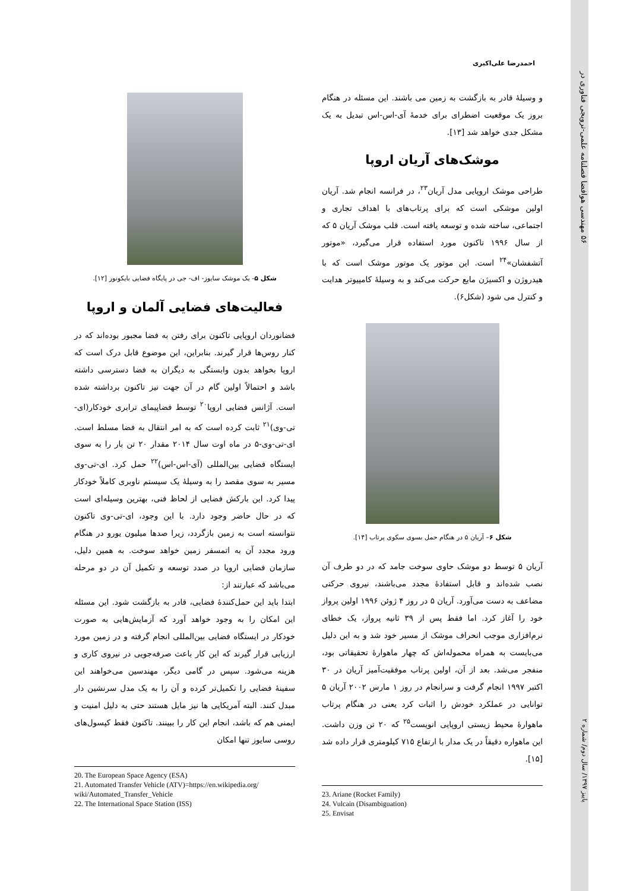۵۶ مهندسی هوافضا فصلنامه علمی-ترویجی فناوری در
احمدرضا علی‌اکبری
شکل ۵- یک موشک سایوز- اف- جی در پایگاه فضایی بایکونور [۱۲].
فعالیت‌های فضایی آلمان و اروپا
فضانوردان اروپایی تاکنون برای رفتن به فضا مجبور بوده‌اند که در کنار روس‌ها قرار گیرند. بنابراین، این موضوع قابل درک است که اروپا بخواهد بدون وابستگی به دیگران به فضا دسترسی داشته باشد و احتمالاً اولین گام در آن جهت نیز تاکنون برداشته شده است. آژانس فضایی اروپا<sup>۲۰</sup> توسط فضاپیمای ترابری خودکار(ای-تی-وی)<sup>۲۱</sup> ثابت کرده است که به امر انتقال به فضا مسلط است. ای-تی-وی-۵ در ماه اوت سال ۲۰۱۴ مقدار ۲۰ تن بار را به سوی ایستگاه فضایی بین‌المللی (آی-اس-اس)<sup>۲۲</sup> حمل کرد. ای-تی-وی مسیر به سوی مقصد را به وسیلهٔ یک سیستم ناوبری کاملاً خودکار پیدا کرد. این بارکش فضایی از لحاظ فنی، بهترین وسیله‌ای است که در حال حاضر وجود دارد. با این وجود، ای-تی-وی تاکنون نتوانسته است به زمین بازگردد، زیرا صدها میلیون یورو در هنگام ورود مجدد آن به اتمسفر زمین خواهد سوخت. به همین دلیل، سازمان فضایی اروپا در صدد توسعه و تکمیل آن در دو مرحله می‌باشد که عبارتند از:
ابتدا باید این حمل‌کنندهٔ فضایی، قادر به بازگشت شود. این مسئله این امکان را به وجود خواهد آورد که آزمایش‌هایی به صورت خودکار در ایستگاه فضایی بین‌المللی انجام گرفته و در زمین مورد ارزیابی قرار گیرند که این کار باعث صرفه‌جویی در نیروی کاری و هزینه می‌شود. سپس در گامی دیگر، مهندسین می‌خواهند این سفینهٔ فضایی را تکمیل‌تر کرده و آن را به یک مدل سرنشین دار مبدل کنند. البته آمریکایی ها نیز مایل هستند حتی به دلیل امنیت و ایمنی هم که باشد، انجام این کار را ببینند. تاکنون فقط کپسول‌های روسی سایوز تنها امکان
20. The European Space Agency (ESA)
21. Automated Transfer Vehicle (ATV)=https://en.wikipedia.org/ wiki/Automated_Transfer_Vehicle
22. The International Space Station (ISS)
و وسیلهٔ قادر به بازگشت به زمین می باشند. این مسئله در هنگام بروز یک موقعیت اضطرای برای خدمهٔ آی-اس-اس تبدیل به یک مشکل جدی خواهد شد [۱۳].
موشک‌های آریان اروپا
طراحی موشک اروپایی مدل آریان<sup>۲۳</sup>، در فرانسه انجام شد. آریان اولین موشکی است که برای پرتاب‌های با اهداف تجاری و اجتماعی، ساخته شده و توسعه یافته است. قلب موشک آریان ۵ که از سال ۱۹۹۶ تاکنون مورد استفاده قرار می‌گیرد، «موتور آتشفشان»<sup>۲۴</sup> است. این موتور یک موتور موشک است که با هیدروژن و اکسیژن مایع حرکت می‌کند و به وسیلهٔ کامپیوتر هدایت و کنترل می شود (شکل۶).
شکل ۶– آریان ۵ در هنگام حمل بسوی سکوی پرتاب [۱۴].
آریان ۵ توسط دو موشک حاوی سوخت جامد که در دو طرف آن نصب شده‌اند و قابل استفادهٔ مجدد می‌باشند، نیروی حرکتی مضاعف به دست می‌آورد. آریان ۵ در روز ۴ ژوئن ۱۹۹۶ اولین پرواز خود را آغاز کرد. اما فقط پس از ۳۹ ثانیه پرواز، یک خطای نرم‌افزاری موجب انحراف موشک از مسیر خود شد و به این دلیل می‌بایست به همراه محموله‌اش که چهار ماهوارهٔ تحقیقاتی بود، منفجر می‌شد. بعد از آن، اولین پرتاب موفقیت‌آمیز آریان در ۳۰ اکتبر ۱۹۹۷ انجام گرفت و سرانجام در روز ۱ مارس ۲۰۰۲ آریان ۵ توانایی در عملکرد خودش را اثبات کرد یعنی در هنگام پرتاب ماهوارهٔ محیط زیستی اروپایی انویست<sup>۲۵</sup> که ۲۰ تن وزن داشت. این ماهواره دقیقاً در یک مدار با ارتفاع ۷۱۵ کیلومتری قرار داده شد [۱۵].
23. Ariane (Rocket Family)
24. Vulcain (Disambiguation)
25. Envisat
پاییز ۱۳۹۷/ سال دوم/ شماره ۲